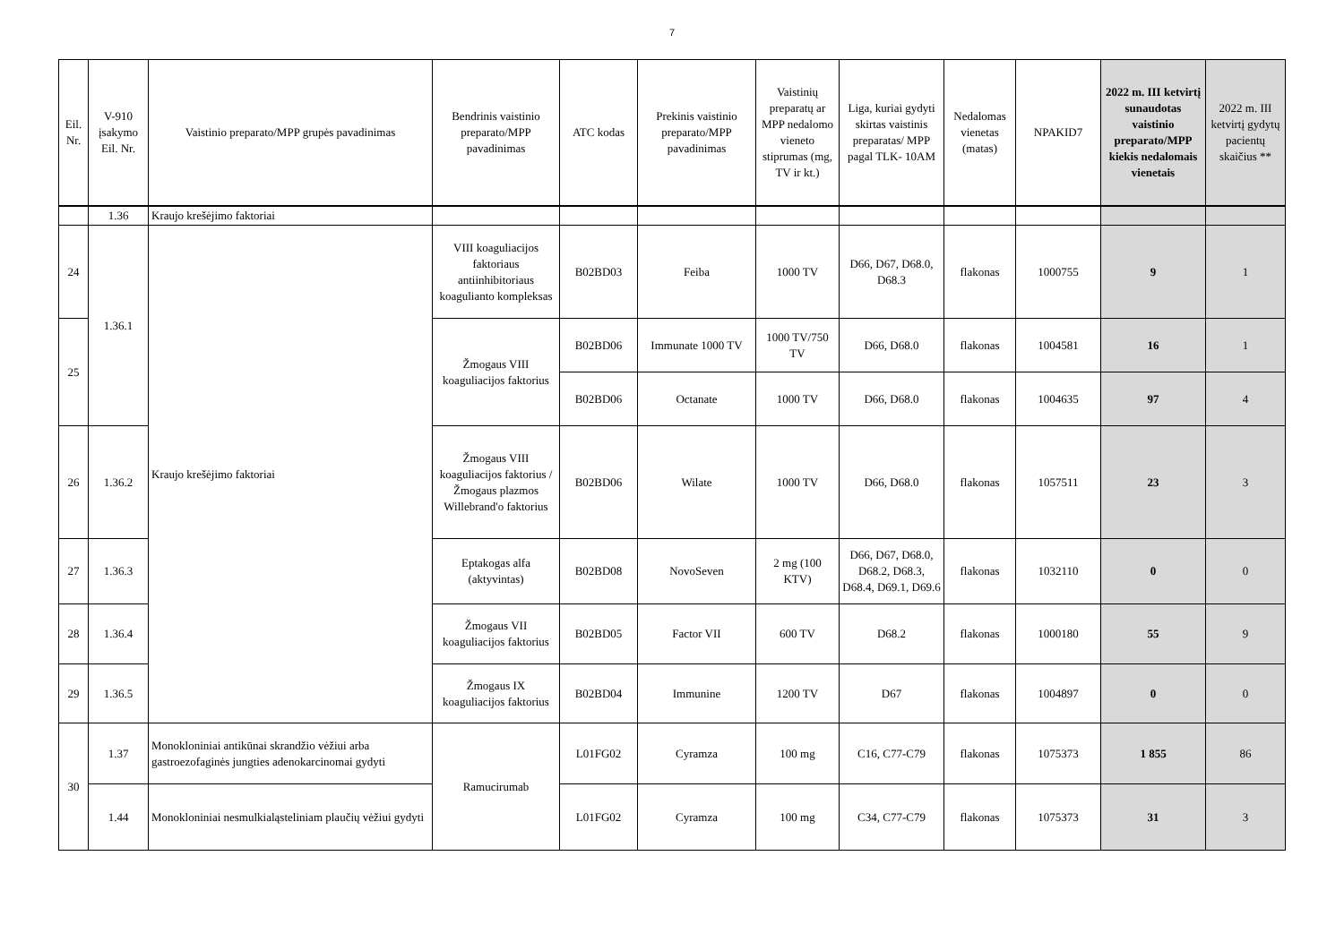7
| Eil. Nr. | V-910 įsakymo Eil. Nr. | Vaistinio preparato/MPP grupės pavadinimas | Bendrinis vaistinio preparato/MPP pavadinimas | ATC kodas | Prekinis vaistinio preparato/MPP pavadinimas | Vaistinių preparatų ar MPP nedalomo vieneto stiprumas (mg, TV ir kt.) | Liga, kuriai gydyti skirtas vaistinis preparatas/ MPP pagal TLK- 10AM | Nedalomas vienetas (matas) | NPAKID7 | 2022 m. III ketvirtį sunaudotas vaistinio preparato/MPP kiekis nedalomais vienetais | 2022 m. III ketvirtį gydytų pacientų skaičius ** |
| --- | --- | --- | --- | --- | --- | --- | --- | --- | --- | --- | --- |
| | 1.36 | Kraujo krešėjimo faktoriai | | | | | | | | | |
| 24 | 1.36.1 | Kraujo krešėjimo faktoriai | VIII koaguliacijos faktoriaus antiinhibitoriaus koagulianto kompleksas | B02BD03 | Feiba | 1000 TV | D66, D67, D68.0, D68.3 | flakonas | 1000755 | 9 | 1 |
| 25 | | | Žmogaus VIII koaguliacijos faktorius | B02BD06 | Immunate 1000 TV | 1000 TV/750 TV | D66, D68.0 | flakonas | 1004581 | 16 | 1 |
| | | | | B02BD06 | Octanate | 1000 TV | D66, D68.0 | flakonas | 1004635 | 97 | 4 |
| 26 | 1.36.2 | | Žmogaus VIII koaguliacijos faktorius / Žmogaus plazmos Willebrand'o faktorius | B02BD06 | Wilate | 1000 TV | D66, D68.0 | flakonas | 1057511 | 23 | 3 |
| 27 | 1.36.3 | | Eptakogas alfa (aktyvintas) | B02BD08 | NovoSeven | 2 mg (100 KTV) | D66, D67, D68.0, D68.2, D68.3, D68.4, D69.1, D69.6 | flakonas | 1032110 | 0 | 0 |
| 28 | 1.36.4 | | Žmogaus VII koaguliacijos faktorius | B02BD05 | Factor VII | 600 TV | D68.2 | flakonas | 1000180 | 55 | 9 |
| 29 | 1.36.5 | | Žmogaus IX koaguliacijos faktorius | B02BD04 | Immunine | 1200 TV | D67 | flakonas | 1004897 | 0 | 0 |
| 30 | 1.37 | Monokloniniai antikūnai skrandžio vėžiui arba gastroezofaginės jungties adenokarcinomai gydyti | Ramucirumab | L01FG02 | Cyramza | 100 mg | C16, C77-C79 | flakonas | 1075373 | 1 855 | 86 |
| | 1.44 | Monokloniniai nesmulkialąsteliniam plaučių vėžiui gydyti | | L01FG02 | Cyramza | 100 mg | C34, C77-C79 | flakonas | 1075373 | 31 | 3 |